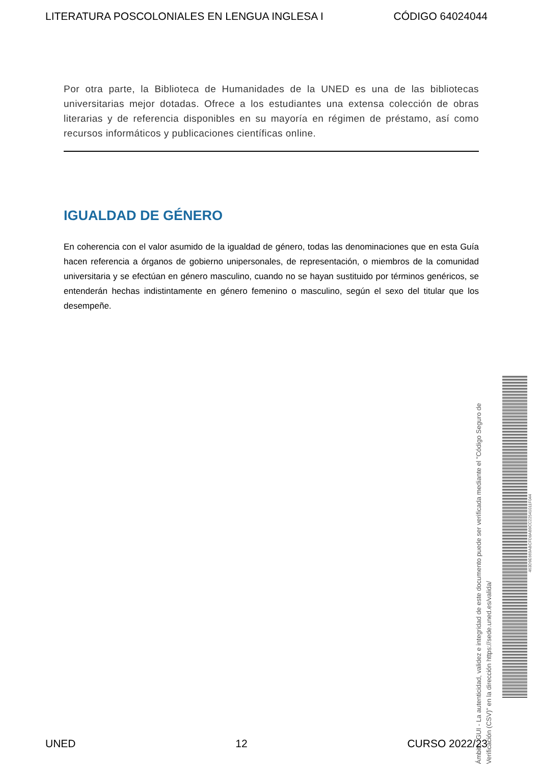LITERATURA POSCOLONIALES EN LENGUA INGLESA I CÓDIGO 64024044
Por otra parte, la Biblioteca de Humanidades de la UNED es una de las bibliotecas universitarias mejor dotadas. Ofrece a los estudiantes una extensa colección de obras literarias y de referencia disponibles en su mayoría en régimen de préstamo, así como recursos informáticos y publicaciones científicas online.
IGUALDAD DE GÉNERO
En coherencia con el valor asumido de la igualdad de género, todas las denominaciones que en esta Guía hacen referencia a órganos de gobierno unipersonales, de representación, o miembros de la comunidad universitaria y se efectúan en género masculino, cuando no se hayan sustituido por términos genéricos, se entenderán hechas indistintamente en género femenino o masculino, según el sexo del titular que los desempeñe.
Ámbito: GUI - La autenticidad, validez e integridad de este documento puede ser verificada mediante el "Código Seguro de Verificación (CSV)" en la dirección https://sede.uned.es/valida/
463D9E669ABCFD8AB9CC22541011F044
UNED 12 CURSO 2022/23